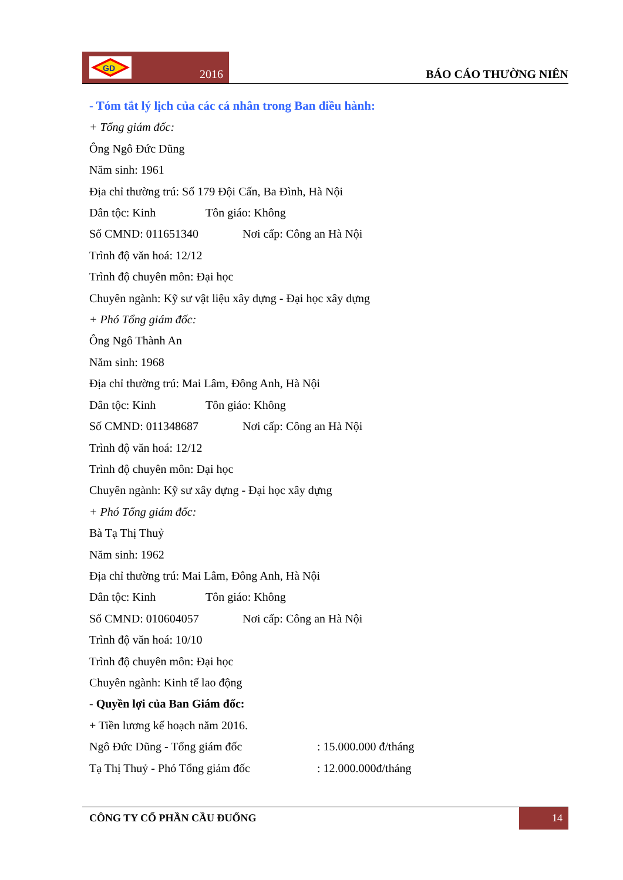GD
2016
BÁO CÁO THƯỜNG NIÊN
- Tóm tắt lý lịch của các cá nhân trong Ban điều hành:
+ Tổng giám đốc:
Ông Ngô Đức Dũng
Năm sinh: 1961
Địa chỉ thường trú: Số 179 Đội Cấn, Ba Đình, Hà Nội
Dân tộc: Kinh Tôn giáo: Không
Số CMND: 011651340 Nơi cấp: Công an Hà Nội
Trình độ văn hoá: 12/12
Trình độ chuyên môn: Đại học
Chuyên ngành: Kỹ sư vật liệu xây dựng - Đại học xây dựng
+ Phó Tổng giám đốc:
Ông Ngô Thành An
Năm sinh: 1968
Địa chỉ thường trú: Mai Lâm, Đông Anh, Hà Nội
Dân tộc: Kinh Tôn giáo: Không
Số CMND: 011348687 Nơi cấp: Công an Hà Nội
Trình độ văn hoá: 12/12
Trình độ chuyên môn: Đại học
Chuyên ngành: Kỹ sư xây dựng - Đại học xây dựng
+ Phó Tổng giám đốc:
Bà Tạ Thị Thuỷ
Năm sinh: 1962
Địa chỉ thường trú: Mai Lâm, Đông Anh, Hà Nội
Dân tộc: Kinh Tôn giáo: Không
Số CMND: 010604057 Nơi cấp: Công an Hà Nội
Trình độ văn hoá: 10/10
Trình độ chuyên môn: Đại học
Chuyên ngành: Kinh tế lao động
- Quyền lợi của Ban Giám đốc:
+ Tiền lương kế hoạch năm 2016.
Ngô Đức Dũng - Tổng giám đốc : 15.000.000 đ/tháng
Tạ Thị Thuỷ - Phó Tổng giám đốc : 12.000.000đ/tháng
CÔNG TY CỔ PHẦN CẦU ĐUỐNG
14